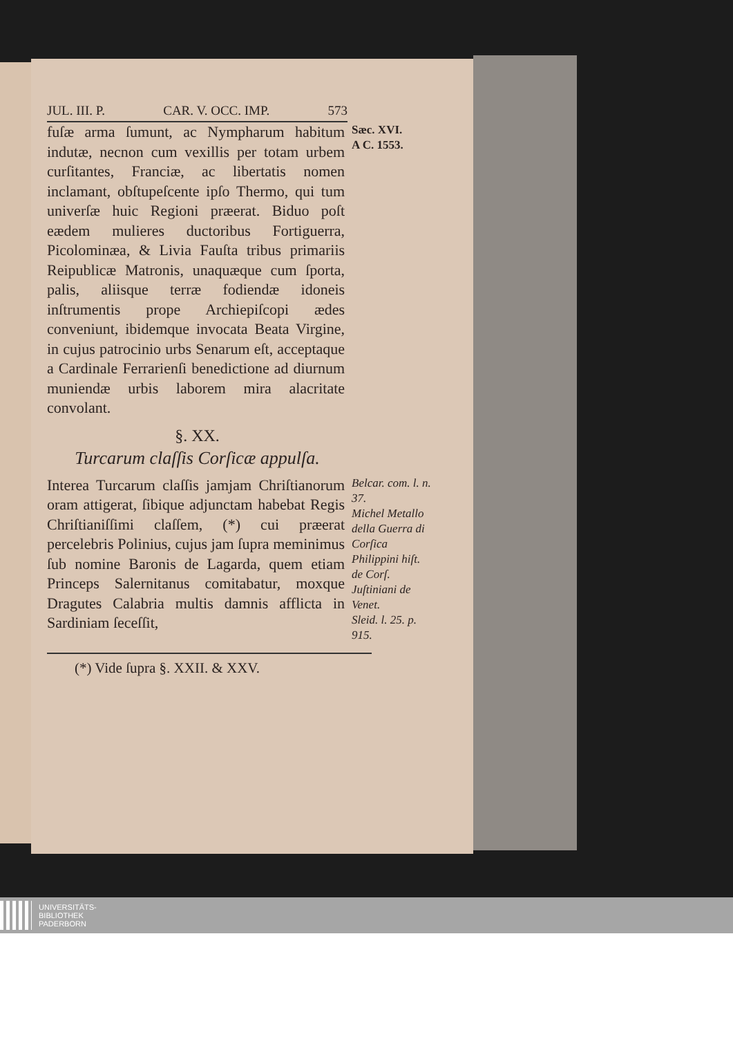JUL. III. P. CAR. V. OCC. IMP. 573
fuſæ arma ſumunt, ac Nympharum habitum indutæ, necnon cum vexillis per totam urbem curſitantes, Franciæ, ac libertatis nomen inclamant, obſtupeſcente ipſo Thermo, qui tum univerſæ huic Regioni præerat. Biduo poſt eædem mulieres ductoribus Fortiguerra, Picolominæa, & Livia Fauſta tribus primariis Reipublicæ Matronis, unaquæque cum ſporta, palis, aliisque terræ fodiendæ idoneis inſtrumentis prope Archiepiſcopi ædes conveniunt, ibidemque invocata Beata Virgine, in cujus patrocinio urbs Senarum eſt, acceptaque a Cardinale Ferrarienſi benedictione ad diurnum muniendæ urbis laborem mira alacritate convolant.
Sæc. XVI.
A C. 1553.
§. XX.
Turcarum claſſis Corſicæ appulſa.
Interea Turcarum claſſis jamjam Chriſtianorum oram attigerat, ſibique adjunctam habebat Regis Chriſtianiſſimi claſſem, (*) cui præerat percelebris Polinius, cujus jam ſupra meminimus ſub nomine Baronis de Lagarda, quem etiam Princeps Salernitanus comitabatur, moxque Dragutes Calabria multis damnis afflicta in Sardiniam ſeceſſit,
Belcar. com. l. n. 37.
Michel Metallo della Guerra di Corſica
Philippini hiſt. de Corſ.
Juſtiniani de Venet.
Sleid. l. 25. p. 915.
(*) Vide ſupra §. XXII. & XXV.
UNIVERSITÄTS-
BIBLIOTHEK
PADERBORN